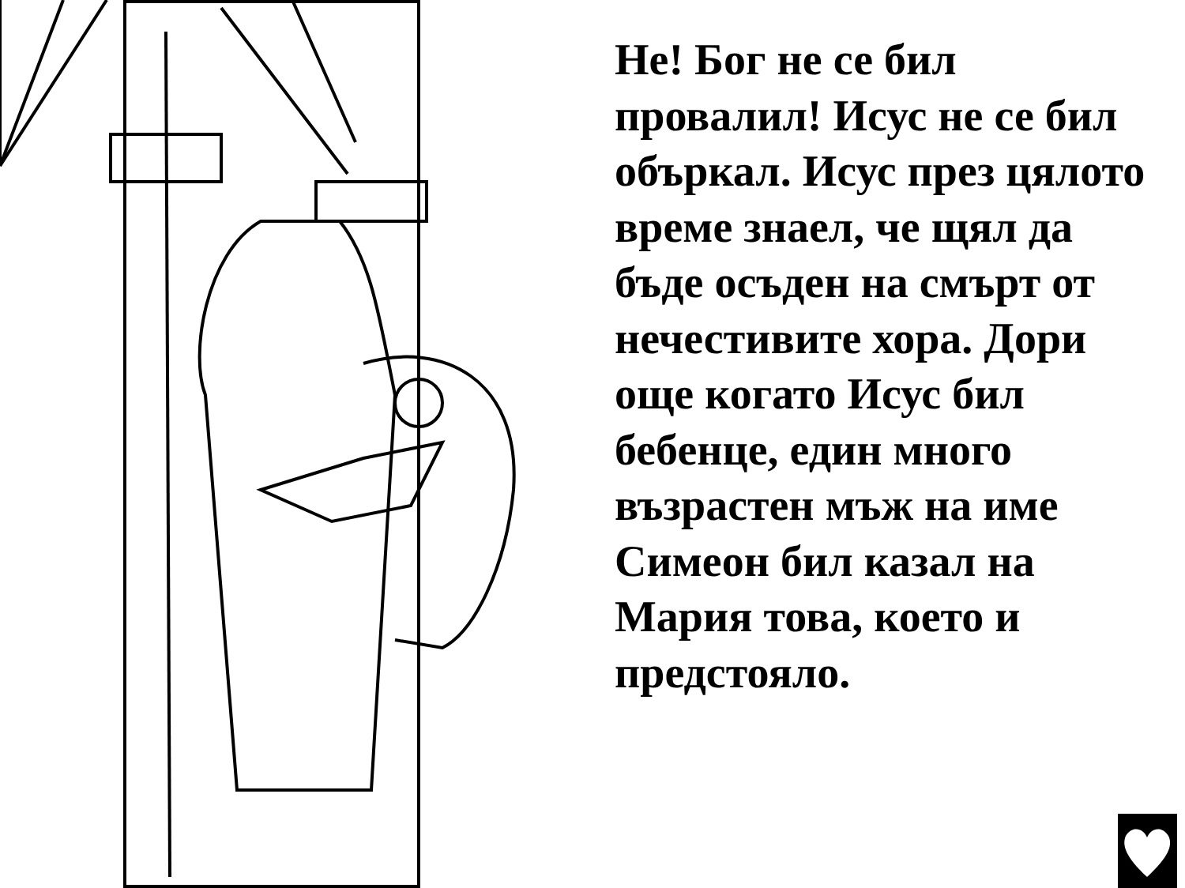Не! Бог не се бил провалил! Исус не се бил объркал. Исус през цялото време знаел, че щял да бъде осъден на смърт от нечестивите хора. Дори още когато Исус бил бебенце, един много възрастен мъж на име Симеон бил казал на Мария това, което и предстояло.